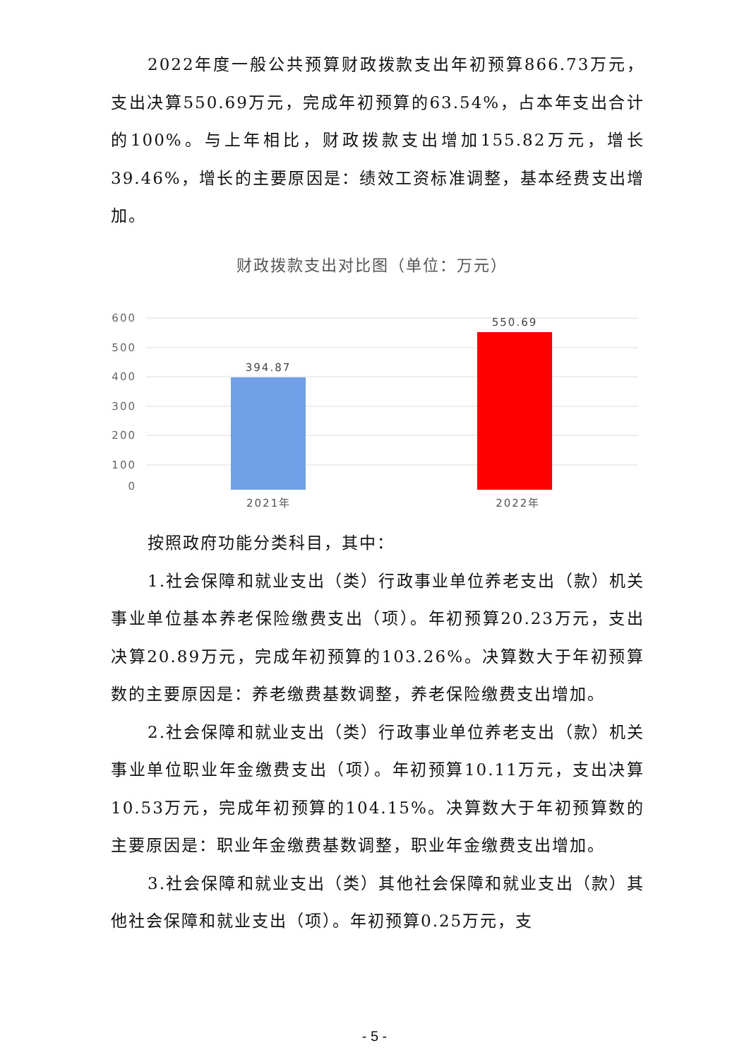2022年度一般公共预算财政拨款支出年初预算866.73万元，支出决算550.69万元，完成年初预算的63.54%，占本年支出合计的100%。与上年相比，财政拨款支出增加155.82万元，增长39.46%，增长的主要原因是：绩效工资标准调整，基本经费支出增加。
财政拨款支出对比图（单位：万元）
600
500
400
300
200
100
0
394.87
550.69
2021年 2022年
按照政府功能分类科目，其中：
1.社会保障和就业支出（类）行政事业单位养老支出（款）机关事业单位基本养老保险缴费支出（项）。年初预算20.23万元，支出决算20.89万元，完成年初预算的103.26%。决算数大于年初预算数的主要原因是：养老缴费基数调整，养老保险缴费支出增加。
2.社会保障和就业支出（类）行政事业单位养老支出（款）机关事业单位职业年金缴费支出（项）。年初预算10.11万元，支出决算10.53万元，完成年初预算的104.15%。决算数大于年初预算数的主要原因是：职业年金缴费基数调整，职业年金缴费支出增加。
3.社会保障和就业支出（类）其他社会保障和就业支出（款）其他社会保障和就业支出（项）。年初预算0.25万元，支
- 5 -